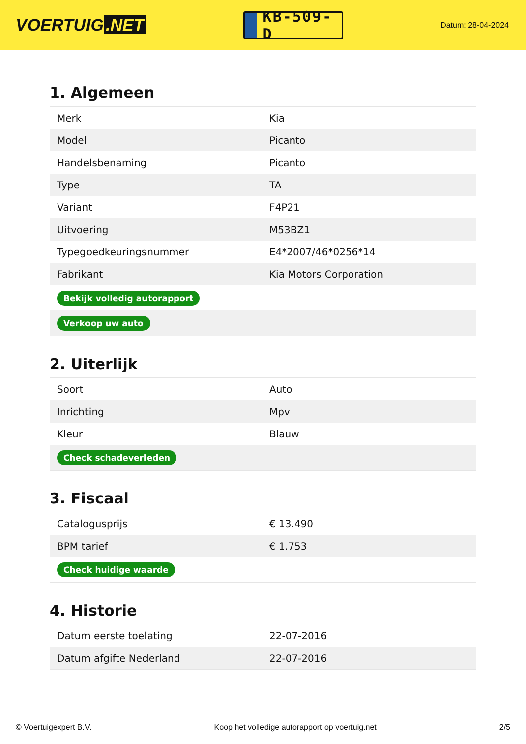VOERTUIG.NET
KB-509-D
Datum: 28-04-2024
1. Algemeen
| Merk | Kia |
| Model | Picanto |
| Handelsbenaming | Picanto |
| Type | TA |
| Variant | F4P21 |
| Uitvoering | M53BZ1 |
| Typegoedkeuringsnummer | E4*2007/46*0256*14 |
| Fabrikant | Kia Motors Corporation |
| Bekijk volledig autorapport | |
| Verkoop uw auto | |
2. Uiterlijk
| Soort | Auto |
| Inrichting | Mpv |
| Kleur | Blauw |
| Check schadeverleden | |
3. Fiscaal
| Catalogusprijs | € 13.490 |
| BPM tarief | € 1.753 |
| Check huidige waarde | |
4. Historie
| Datum eerste toelating | 22-07-2016 |
| Datum afgifte Nederland | 22-07-2016 |
© Voertuigexpert B.V. Koop het volledige autorapport op voertuig.net 2/5